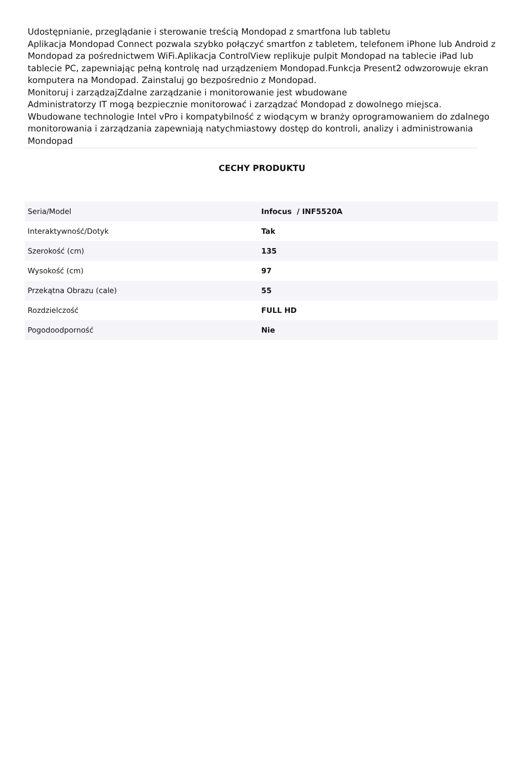Udostępnianie, przeglądanie i sterowanie treścią Mondopad z smartfona lub tabletu
Aplikacja Mondopad Connect pozwala szybko połączyć smartfon z tabletem, telefonem iPhone lub Android z Mondopad za pośrednictwem WiFi.Aplikacja ControlView replikuje pulpit Mondopad na tablecie iPad lub tablecie PC, zapewniając pełną kontrolę nad urządzeniem Mondopad.Funkcja Present2 odwzorowuje ekran komputera na Mondopad. Zainstaluj go bezpośrednio z Mondopad.
Monitoruj i zarządzajZdalne zarządzanie i monitorowanie jest wbudowane
Administratorzy IT mogą bezpiecznie monitorować i zarządzać Mondopad z dowolnego miejsca. Wbudowane technologie Intel vPro i kompatybilność z wiodącym w branży oprogramowaniem do zdalnego monitorowania i zarządzania zapewniają natychmiastowy dostęp do kontroli, analizy i administrowania Mondopad
CECHY PRODUKTU
| Seria/Model | Infocus / INF5520A |
| Interaktywność/Dotyk | Tak |
| Szerokość (cm) | 135 |
| Wysokość (cm) | 97 |
| Przekątna Obrazu (cale) | 55 |
| Rozdzielczość | FULL HD |
| Pogodoodporność | Nie |